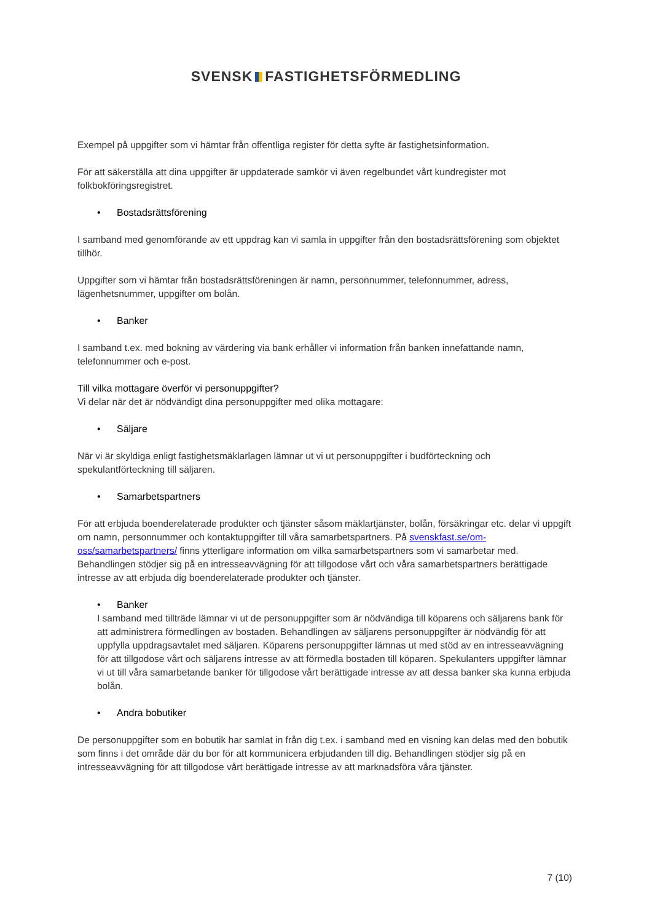SVENSK FASTIGHETSFÖRMEDLING
Exempel på uppgifter som vi hämtar från offentliga register för detta syfte är fastighetsinformation.
För att säkerställa att dina uppgifter är uppdaterade samkör vi även regelbundet vårt kundregister mot folkbokföringsregistret.
• Bostadsrättsförening
I samband med genomförande av ett uppdrag kan vi samla in uppgifter från den bostadsrättsförening som objektet tillhör.
Uppgifter som vi hämtar från bostadsrättsföreningen är namn, personnummer, telefonnummer, adress, lägenhetsnummer, uppgifter om bolån.
• Banker
I samband t.ex. med bokning av värdering via bank erhåller vi information från banken innefattande namn, telefonnummer och e-post.
Till vilka mottagare överför vi personuppgifter?
Vi delar när det är nödvändigt dina personuppgifter med olika mottagare:
• Säljare
När vi är skyldiga enligt fastighetsmäklarlagen lämnar ut vi ut personuppgifter i budförteckning och spekulantförteckning till säljaren.
• Samarbetspartners
För att erbjuda boenderelaterade produkter och tjänster såsom mäklartjänster, bolån, försäkringar etc. delar vi uppgift om namn, personnummer och kontaktuppgifter till våra samarbetspartners. På svenskfast.se/om-oss/samarbetspartners/ finns ytterligare information om vilka samarbetspartners som vi samarbetar med. Behandlingen stödjer sig på en intresseavvägning för att tillgodose vårt och våra samarbetspartners berättigade intresse av att erbjuda dig boenderelaterade produkter och tjänster.
• Banker
I samband med tillträde lämnar vi ut de personuppgifter som är nödvändiga till köparens och säljarens bank för att administrera förmedlingen av bostaden. Behandlingen av säljarens personuppgifter är nödvändig för att uppfylla uppdragsavtalet med säljaren. Köparens personuppgifter lämnas ut med stöd av en intresseavvägning för att tillgodose vårt och säljarens intresse av att förmedla bostaden till köparen. Spekulanters uppgifter lämnar vi ut till våra samarbetande banker för tillgodose vårt berättigade intresse av att dessa banker ska kunna erbjuda bolån.
• Andra bobutiker
De personuppgifter som en bobutik har samlat in från dig t.ex. i samband med en visning kan delas med den bobutik som finns i det område där du bor för att kommunicera erbjudanden till dig. Behandlingen stödjer sig på en intresseavvägning för att tillgodose vårt berättigade intresse av att marknadsföra våra tjänster.
7 (10)